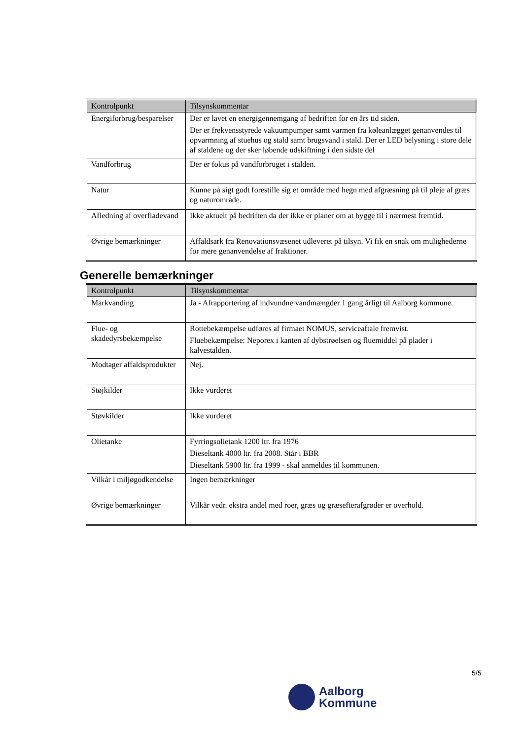| Kontrolpunkt | Tilsynskommentar |
| --- | --- |
| Energiforbrug/besparelser | Der er lavet en energigennemgang af bedriften for en års tid siden. Der er frekvensstyrede vakuumpumper samt varmen fra køleanlægget genanvendes til opvarmning af stuehus og stald samt brugsvand i stald. Der er LED belysning i store dele af staldene og der sker løbende udskiftning i den sidste del |
| Vandforbrug | Der er fokus på vandforbruget i stalden. |
| Natur | Kunne på sigt godt forestille sig et område med hegn med afgræsning på til pleje af græs og naturområde. |
| Afledning af overfladevand | Ikke aktuelt på bedriften da der ikke er planer om at bygge til i nærmest fremtid. |
| Øvrige bemærkninger | Affaldsark fra Renovationsvæsenet udleveret på tilsyn. Vi fik en snak om mulighederne for mere genanvendelse af fraktioner. |
Generelle bemærkninger
| Kontrolpunkt | Tilsynskommentar |
| --- | --- |
| Markvanding | Ja - Afrapportering af indvundne vandmængder 1 gang årligt til Aalborg kommune. |
| Flue- og skadedyrsbekæmpelse | Rottebekæmpelse udføres af firmaet NOMUS, serviceaftale fremvist. Fluebekæmpelse: Neporex i kanten af dybstrøelsen og fluemiddel på plader i kalvestalden. |
| Modtager affaldsprodukter | Nej. |
| Støjkilder | Ikke vurderet |
| Støvkilder | Ikke vurderet |
| Olietanke | Fyrringsolietank 1200 ltr. fra 1976 Dieseltank 4000 ltr. fra 2008. Står i BBR Dieseltank 5900 ltr. fra 1999 - skal anmeldes til kommunen. |
| Vilkår i miljøgodkendelse | Ingen bemærkninger |
| Øvrige bemærkninger | Vilkår vedr. ekstra andel med roer, græs og græsefterafgrøder er overhold. |
5/5
Aalborg
Kommune